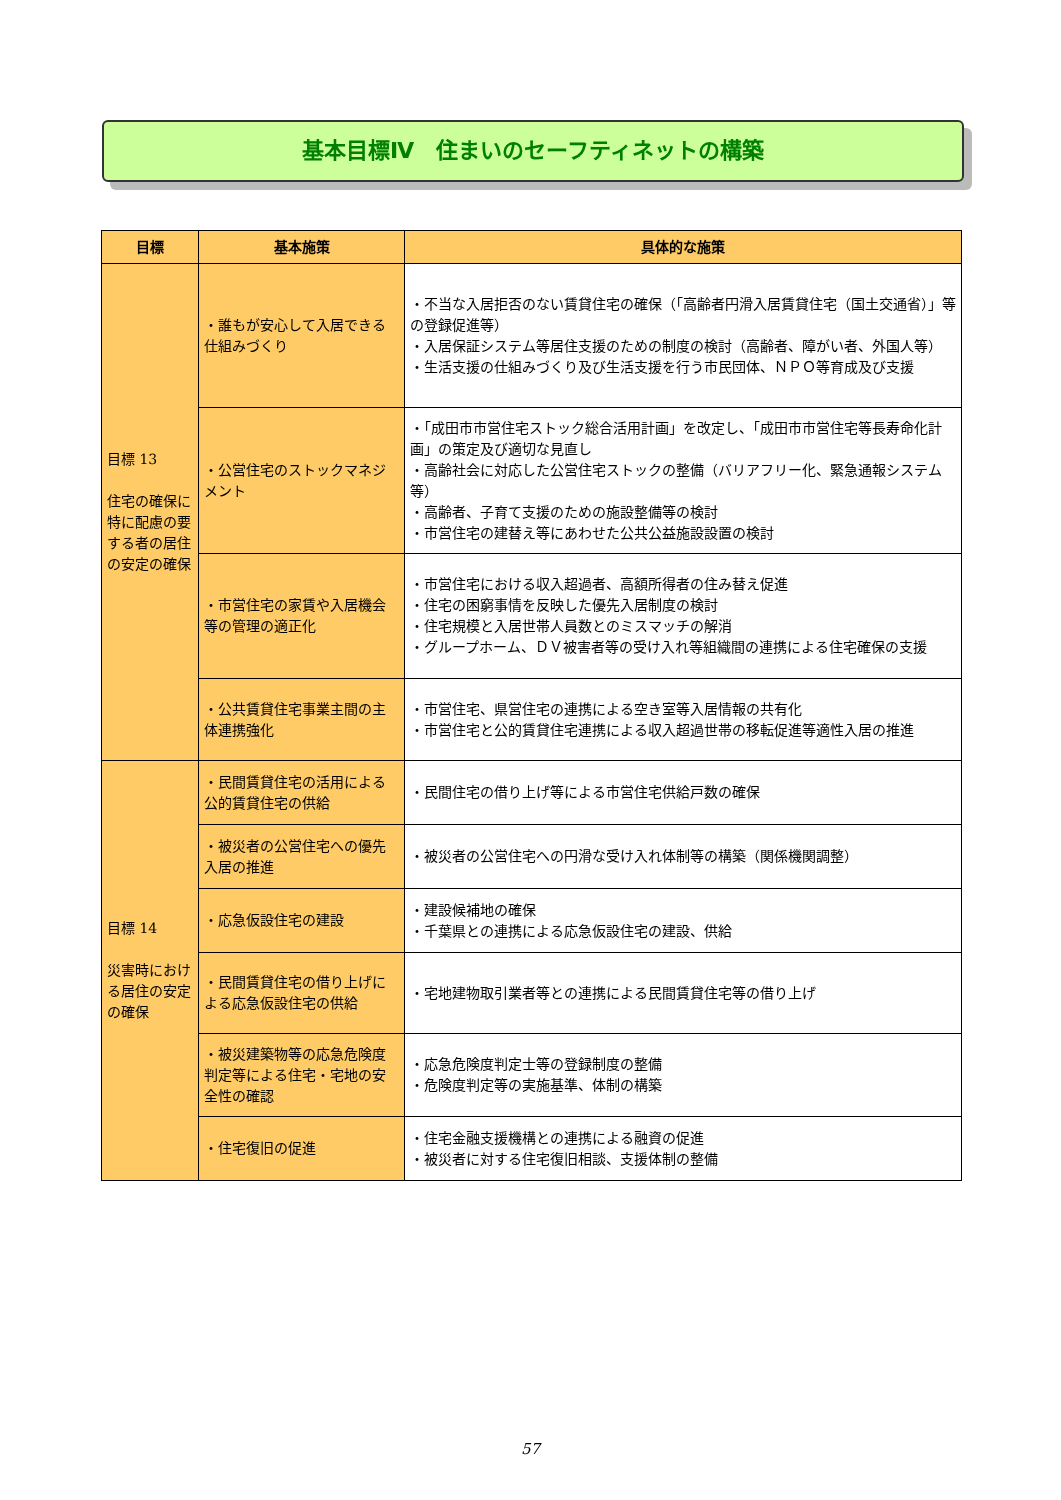基本目標Ⅳ　住まいのセーフティネットの構築
| 目標 | 基本施策 | 具体的な施策 |
| --- | --- | --- |
| 目標 13 住宅の確保に特に配慮の要する者の居住の安定の確保 | ・誰もが安心して入居できる仕組みづくり | ・不当な入居拒否のない賃貸住宅の確保（「高齢者円滑入居賃貸住宅（国土交通省）」等の登録促進等） ・入居保証システム等居住支援のための制度の検討（高齢者、障がい者、外国人等） ・生活支援の仕組みづくり及び生活支援を行う市民団体、ＮＰＯ等育成及び支援 |
| | ・公営住宅のストックマネジメント | ・「成田市市営住宅ストック総合活用計画」を改定し、「成田市市営住宅等長寿命化計画」の策定及び適切な見直し ・高齢社会に対応した公営住宅ストックの整備（バリアフリー化、緊急通報システム等） ・高齢者、子育て支援のための施設整備等の検討 ・市営住宅の建替え等にあわせた公共公益施設設置の検討 |
| | ・市営住宅の家賃や入居機会等の管理の適正化 | ・市営住宅における収入超過者、高額所得者の住み替え促進 ・住宅の困窮事情を反映した優先入居制度の検討 ・住宅規模と入居世帯人員数とのミスマッチの解消 ・グループホーム、ＤＶ被害者等の受け入れ等組織間の連携による住宅確保の支援 |
| | ・公共賃貸住宅事業主間の主体連携強化 | ・市営住宅、県営住宅の連携による空き室等入居情報の共有化 ・市営住宅と公的賃貸住宅連携による収入超過世帯の移転促進等適性入居の推進 |
| 目標 14 災害時における居住の安定の確保 | ・民間賃貸住宅の活用による公的賃貸住宅の供給 | ・民間住宅の借り上げ等による市営住宅供給戸数の確保 |
| | ・被災者の公営住宅への優先入居の推進 | ・被災者の公営住宅への円滑な受け入れ体制等の構築（関係機関調整） |
| | ・応急仮設住宅の建設 | ・建設候補地の確保 ・千葉県との連携による応急仮設住宅の建設、供給 |
| | ・民間賃貸住宅の借り上げによる応急仮設住宅の供給 | ・宅地建物取引業者等との連携による民間賃貸住宅等の借り上げ |
| | ・被災建築物等の応急危険度判定等による住宅・宅地の安全性の確認 | ・応急危険度判定士等の登録制度の整備 ・危険度判定等の実施基準、体制の構築 |
| | ・住宅復旧の促進 | ・住宅金融支援機構との連携による融資の促進 ・被災者に対する住宅復旧相談、支援体制の整備 |
57